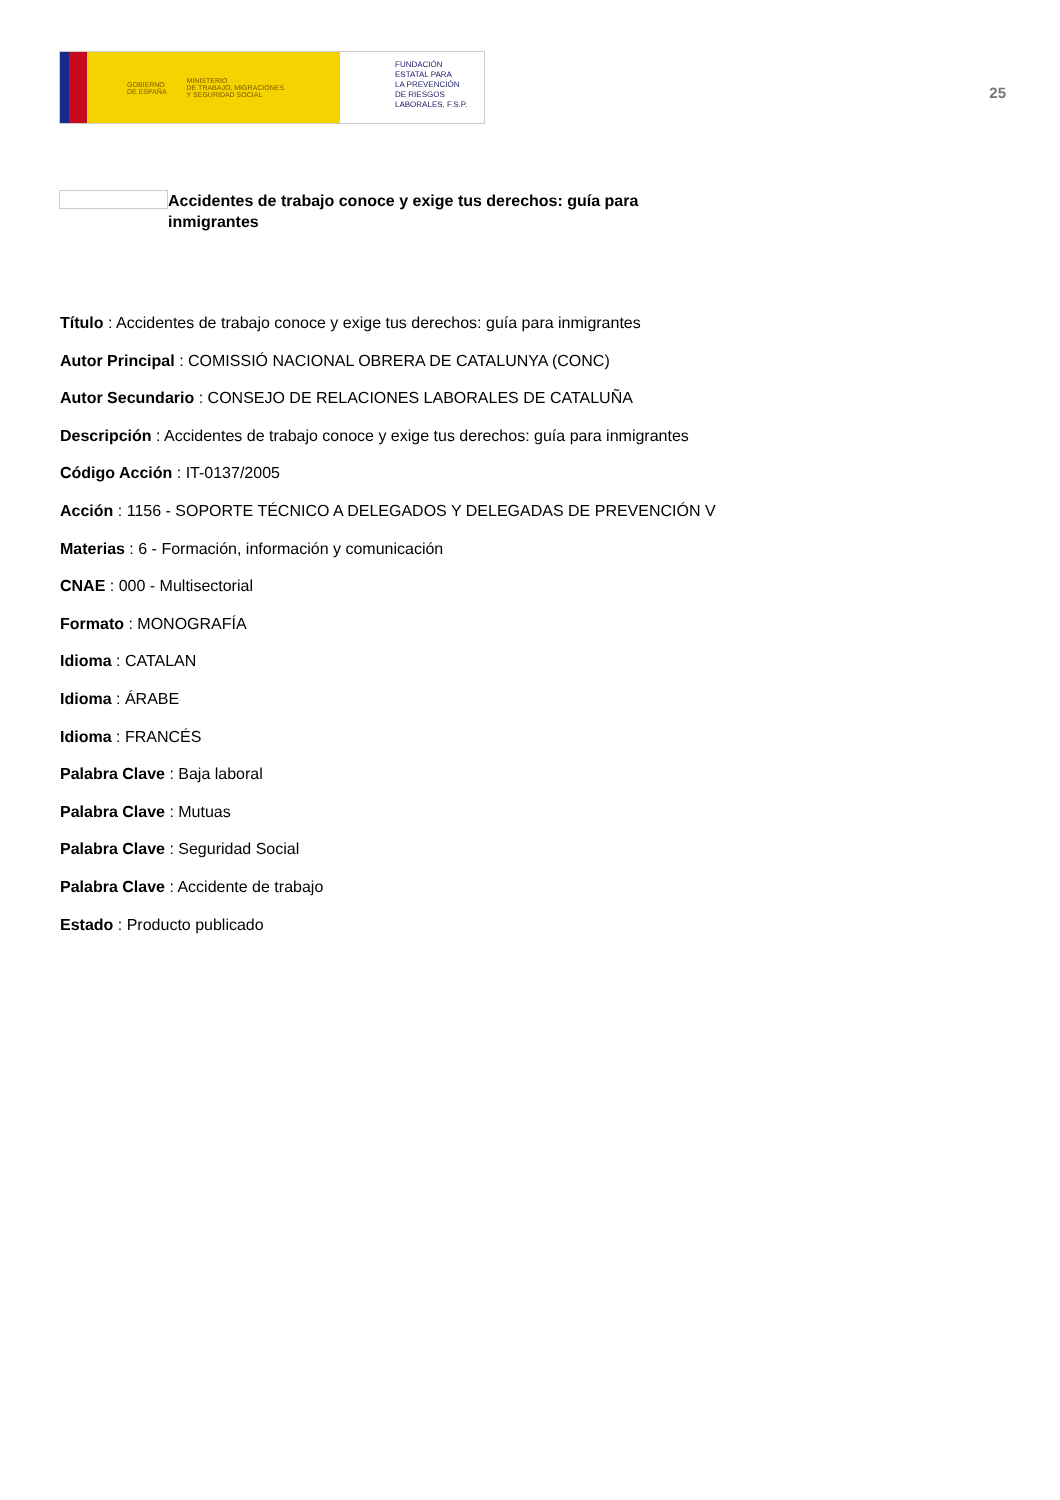GOBIERNO
DE ESPAÑA MINISTERIO
DE TRABAJO, MIGRACIONES
Y SEGURIDAD SOCIAL
FUNDACIÓN
ESTATAL PARA
LA PREVENCIÓN
DE RIESGOS
LABORALES, F.S.P.
25
Accidentes de trabajo conoce y exige tus derechos: guía para inmigrantes
Título : Accidentes de trabajo conoce y exige tus derechos: guía para inmigrantes
Autor Principal : COMISSIÓ NACIONAL OBRERA DE CATALUNYA (CONC)
Autor Secundario : CONSEJO DE RELACIONES LABORALES DE CATALUÑA
Descripción : Accidentes de trabajo conoce y exige tus derechos: guía para inmigrantes
Código Acción : IT-0137/2005
Acción : 1156 - SOPORTE TÉCNICO A DELEGADOS Y DELEGADAS DE PREVENCIÓN V
Materias : 6 - Formación, información y comunicación
CNAE : 000 - Multisectorial
Formato : MONOGRAFÍA
Idioma : CATALAN
Idioma : ÁRABE
Idioma : FRANCÉS
Palabra Clave : Baja laboral
Palabra Clave : Mutuas
Palabra Clave : Seguridad Social
Palabra Clave : Accidente de trabajo
Estado : Producto publicado